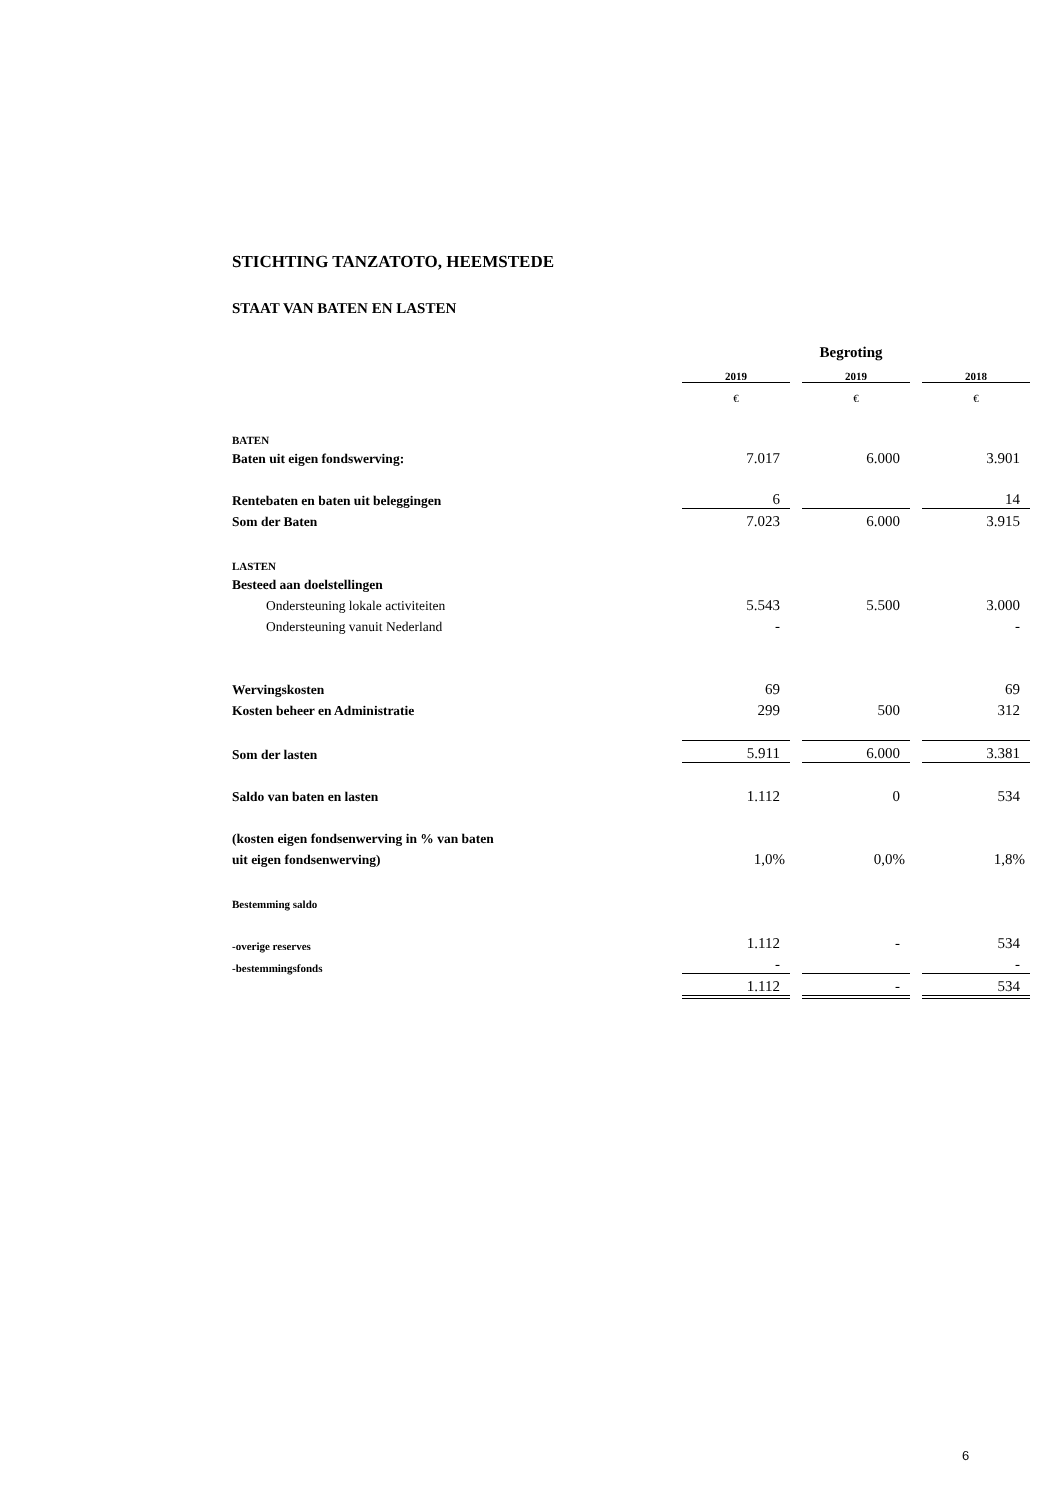STICHTING TANZATOTO, HEEMSTEDE
STAAT VAN BATEN EN LASTEN
| | | | Begroting | | |
| | 2019 | | 2019 | | 2018 |
| | € | | € | | € |
| BATEN | | | | | |
| Baten uit eigen fondswerving: | 7.017 | | 6.000 | | 3.901 |
| Rentebaten en baten uit beleggingen | 6 | | | | 14 |
| Som der Baten | 7.023 | | 6.000 | | 3.915 |
| LASTEN | | | | | |
| Besteed aan doelstellingen | | | | | |
| Ondersteuning lokale activiteiten | 5.543 | | 5.500 | | 3.000 |
| Ondersteuning vanuit Nederland | - | | | | - |
| Wervingskosten | 69 | | | | 69 |
| Kosten beheer en Administratie | 299 | | 500 | | 312 |
| Som der lasten | 5.911 | | 6.000 | | 3.381 |
| Saldo van baten en lasten | 1.112 | | 0 | | 534 |
| (kosten eigen fondsenwerving in % van baten | | | | | |
| uit eigen fondsenwerving) | 1,0% | | 0,0% | | 1,8% |
| Bestemming saldo | | | | | |
| -overige reserves | 1.112 | | - | | 534 |
| -bestemmingsfonds | - | | | | - |
| | 1.112 | | - | | 534 |
6